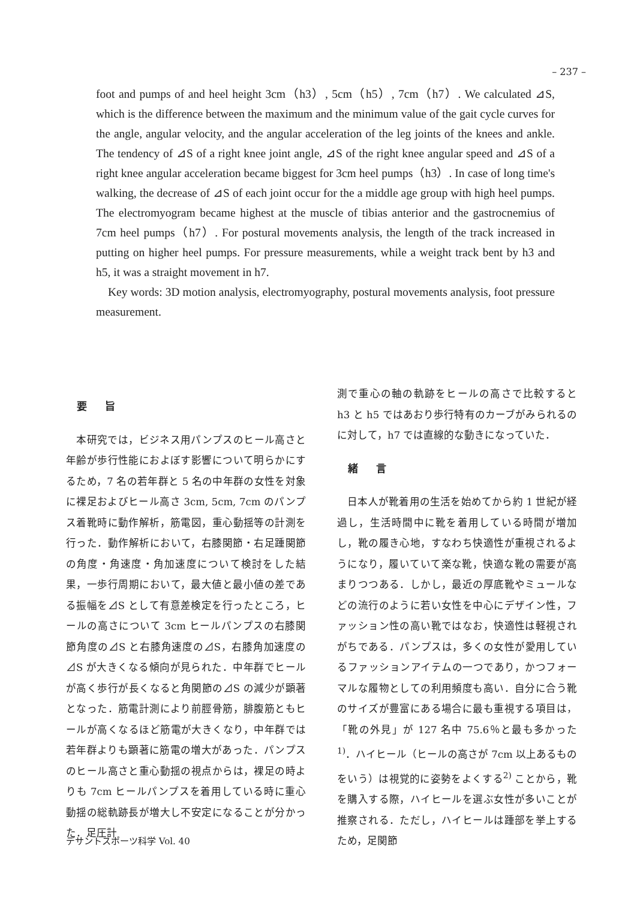– 237 –
foot and pumps of and heel height 3cm（h3）, 5cm（h5）, 7cm（h7）. We calculated ⊿S, which is the difference between the maximum and the minimum value of the gait cycle curves for the angle, angular velocity, and the angular acceleration of the leg joints of the knees and ankle. The tendency of ⊿S of a right knee joint angle, ⊿S of the right knee angular speed and ⊿S of a right knee angular acceleration became biggest for 3cm heel pumps（h3）. In case of long time's walking, the decrease of ⊿S of each joint occur for the a middle age group with high heel pumps. The electromyogram became highest at the muscle of tibias anterior and the gastrocnemius of 7cm heel pumps（h7）. For postural movements analysis, the length of the track increased in putting on higher heel pumps. For pressure measurements, while a weight track bent by h3 and h5, it was a straight movement in h7.
Key words: 3D motion analysis, electromyography, postural movements analysis, foot pressure measurement.
要 旨
　本研究では，ビジネス用パンプスのヒール高さと年齢が歩行性能におよぼす影響について明らかにするため，7 名の若年群と 5 名の中年群の女性を対象に裸足およびヒール高さ 3cm, 5cm, 7cm のパンプス着靴時に動作解析，筋電図，重心動揺等の計測を行った．動作解析において，右膝関節・右足踵関節の角度・角速度・角加速度について検討をした結果，一歩行周期において，最大値と最小値の差である振幅を⊿S として有意差検定を行ったところ，ヒールの高さについて 3cm ヒールパンプスの右膝関節角度の⊿S と右膝角速度の⊿S，右膝角加速度の⊿S が大きくなる傾向が見られた．中年群でヒールが高く歩行が長くなると角関節の⊿S の減少が顕著となった．筋電計測により前脛骨筋，腓腹筋ともヒールが高くなるほど筋電が大きくなり，中年群では若年群よりも顕著に筋電の増大があった．パンプスのヒール高さと重心動揺の視点からは，裸足の時よりも 7cm ヒールパンプスを着用している時に重心動揺の総軌跡長が増大し不安定になることが分かった．足圧計
測で重心の軸の軌跡をヒールの高さで比較すると h3 と h5 ではあおり歩行特有のカーブがみられるのに対して，h7 では直線的な動きになっていた．
緒 言
　日本人が靴着用の生活を始めてから約 1 世紀が経過し，生活時間中に靴を着用している時間が増加し，靴の履き心地，すなわち快適性が重視されるようになり，履いていて楽な靴，快適な靴の需要が高まりつつある．しかし，最近の厚底靴やミュールなどの流行のように若い女性を中心にデザイン性，ファッション性の高い靴ではなお，快適性は軽視されがちである．パンプスは，多くの女性が愛用しているファッションアイテムの一つであり，かつフォーマルな履物としての利用頻度も高い．自分に合う靴のサイズが豊富にある場合に最も重視する項目は，「靴の外見」が 127 名中 75.6％と最も多かった<sup>1)</sup>．ハイヒール（ヒールの高さが 7cm 以上あるものをいう）は視覚的に姿勢をよくする<sup>2)</sup> ことから，靴を購入する際，ハイヒールを選ぶ女性が多いことが推察される．ただし，ハイヒールは踵部を挙上するため，足関節
デサントスポーツ科学 Vol. 40